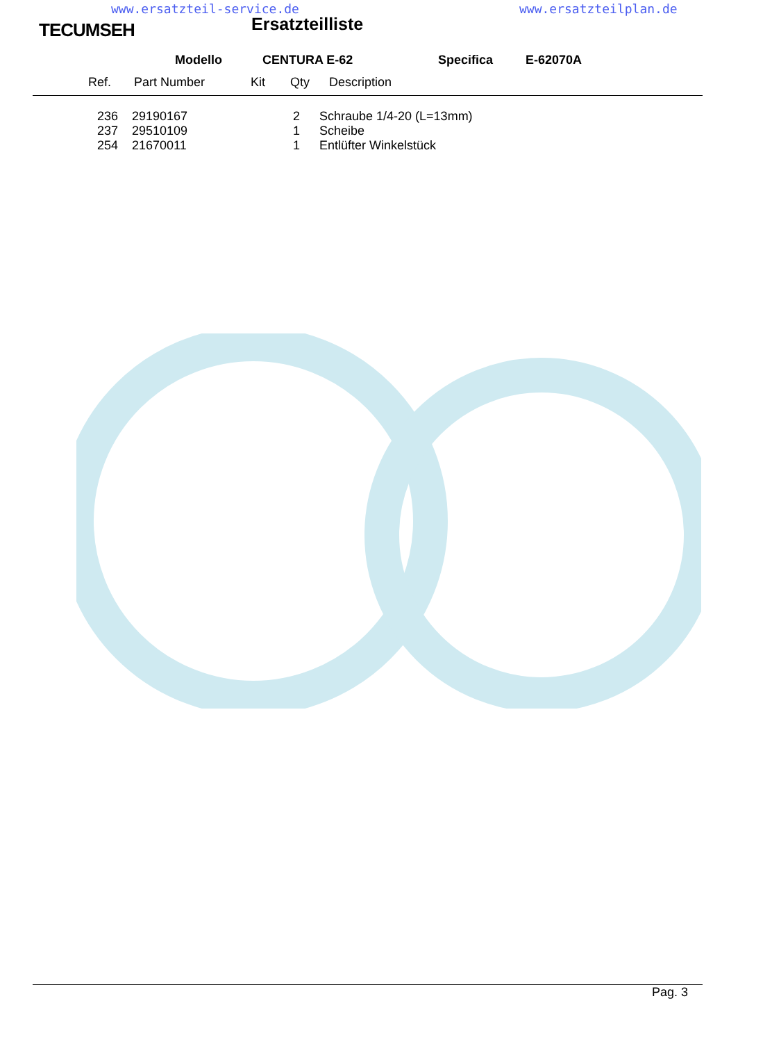www.ersatzteil-service.de www.ersatzteilplan.de
TECUMSEH Ersatzteilliste
Modello CENTURA E-62 Specifica E-62070A
Ref. Part Number Kit Qty Description
| 236 | 29190167 | 2 | Schraube 1/4-20 (L=13mm) |
| 237 | 29510109 | 1 | Scheibe |
| 254 | 21670011 | 1 | Entlüfter Winkelstück |
Pag. 3